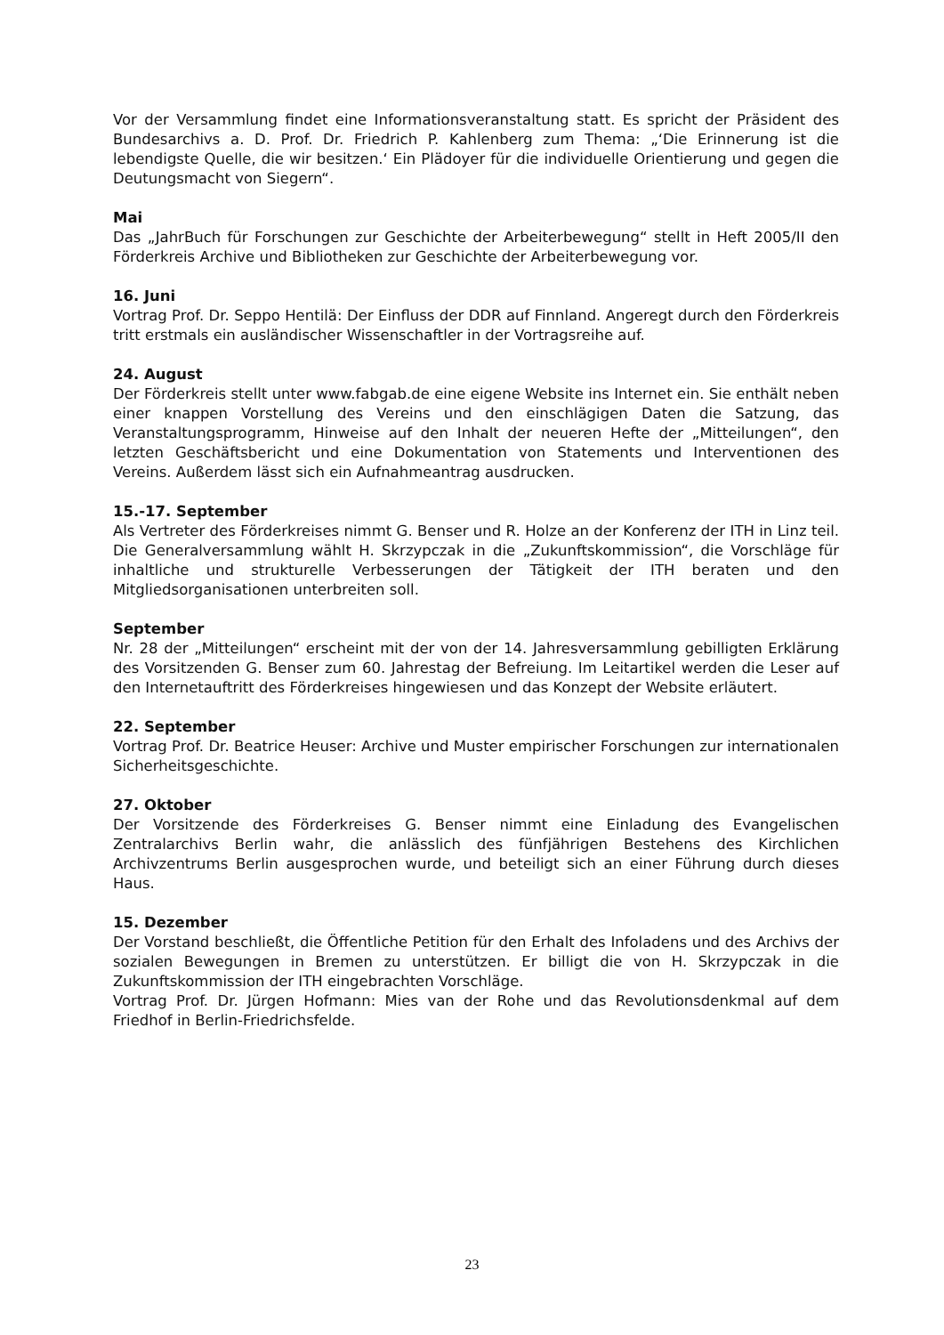Vor der Versammlung findet eine Informationsveranstaltung statt. Es spricht der Präsident des Bundesarchivs a. D. Prof. Dr. Friedrich P. Kahlenberg zum Thema: „‘Die Erinnerung ist die lebendigste Quelle, die wir besitzen.‘ Ein Plädoyer für die individuelle Orientierung und gegen die Deutungsmacht von Siegern“.
Mai
Das „JahrBuch für Forschungen zur Geschichte der Arbeiterbewegung“ stellt in Heft 2005/II den Förderkreis Archive und Bibliotheken zur Geschichte der Arbeiterbewegung vor.
16. Juni
Vortrag Prof. Dr. Seppo Hentilä: Der Einfluss der DDR auf Finnland. Angeregt durch den Förderkreis tritt erstmals ein ausländischer Wissenschaftler in der Vortragsreihe auf.
24. August
Der Förderkreis stellt unter www.fabgab.de eine eigene Website ins Internet ein. Sie enthält neben einer knappen Vorstellung des Vereins und den einschlägigen Daten die Satzung, das Veranstaltungsprogramm, Hinweise auf den Inhalt der neueren Hefte der „Mitteilungen“, den letzten Geschäftsbericht und eine Dokumentation von Statements und Interventionen des Vereins. Außerdem lässt sich ein Aufnahmeantrag ausdrucken.
15.-17. September
Als Vertreter des Förderkreises nimmt G. Benser und R. Holze an der Konferenz der ITH in Linz teil. Die Generalversammlung wählt H. Skrzypczak in die „Zukunftskommission“, die Vorschläge für inhaltliche und strukturelle Verbesserungen der Tätigkeit der ITH beraten und den Mitgliedsorganisationen unterbreiten soll.
September
Nr. 28 der „Mitteilungen“ erscheint mit der von der 14. Jahresversammlung gebilligten Erklärung des Vorsitzenden G. Benser zum 60. Jahrestag der Befreiung. Im Leitartikel werden die Leser auf den Internetauftritt des Förderkreises hingewiesen und das Konzept der Website erläutert.
22. September
Vortrag Prof. Dr. Beatrice Heuser: Archive und Muster empirischer Forschungen zur internationalen Sicherheitsgeschichte.
27. Oktober
Der Vorsitzende des Förderkreises G. Benser nimmt eine Einladung des Evangelischen Zentralarchivs Berlin wahr, die anlässlich des fünfjährigen Bestehens des Kirchlichen Archivzentrums Berlin ausgesprochen wurde, und beteiligt sich an einer Führung durch dieses Haus.
15. Dezember
Der Vorstand beschließt, die Öffentliche Petition für den Erhalt des Infoladens und des Archivs der sozialen Bewegungen in Bremen zu unterstützen. Er billigt die von H. Skrzypczak in die Zukunftskommission der ITH eingebrachten Vorschläge.
Vortrag Prof. Dr. Jürgen Hofmann: Mies van der Rohe und das Revolutionsdenkmal auf dem Friedhof in Berlin-Friedrichsfelde.
23